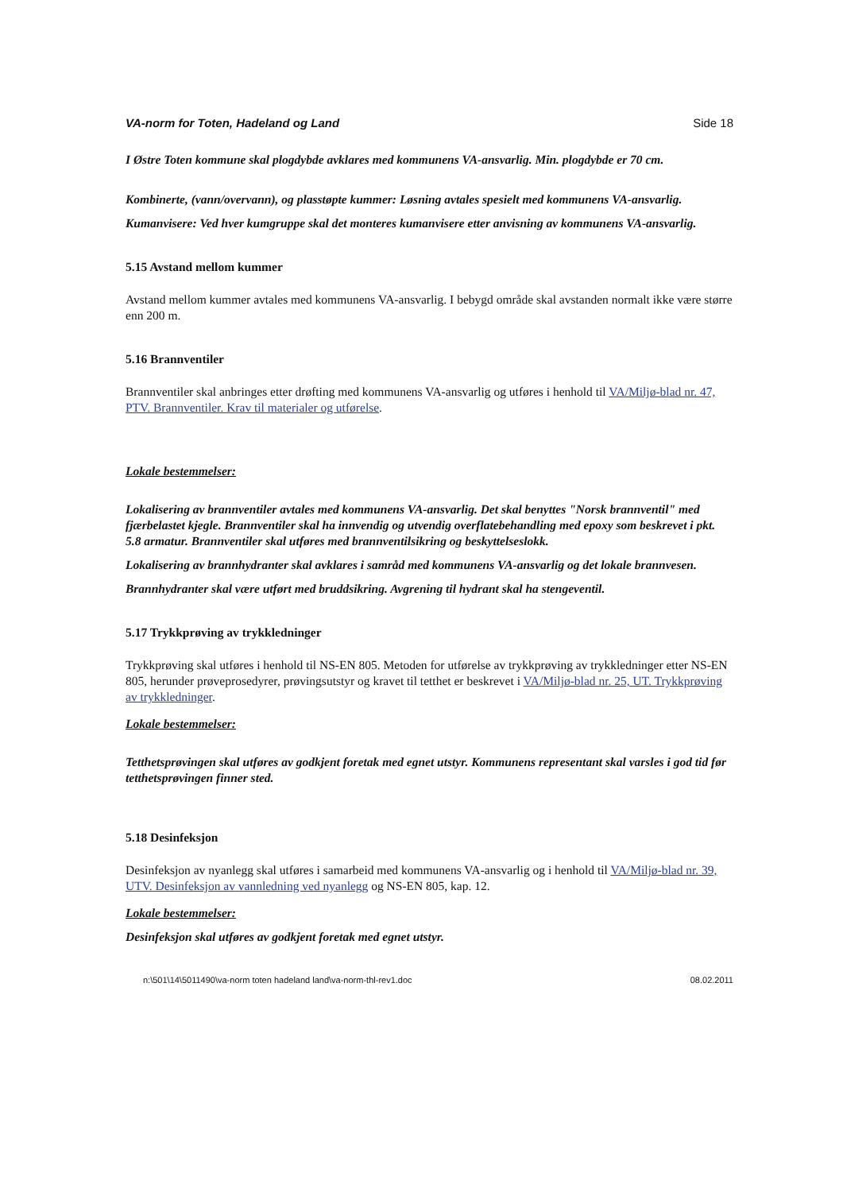VA-norm for Toten, Hadeland og Land Side 18
I Østre Toten kommune skal plogdybde avklares med kommunens VA-ansvarlig. Min. plogdybde er 70 cm.
Kombinerte, (vann/overvann), og plasstøpte kummer: Løsning avtales spesielt med kommunens VA-ansvarlig.
Kumanvisere: Ved hver kumgruppe skal det monteres kumanvisere etter anvisning av kommunens VA-ansvarlig.
5.15 Avstand mellom kummer
Avstand mellom kummer avtales med kommunens VA-ansvarlig. I bebygd område skal avstanden normalt ikke være større enn 200 m.
5.16 Brannventiler
Brannventiler skal anbringes etter drøfting med kommunens VA-ansvarlig og utføres i henhold til VA/Miljø-blad nr. 47, PTV. Brannventiler. Krav til materialer og utførelse.
Lokale bestemmelser:
Lokalisering av brannventiler avtales med kommunens VA-ansvarlig. Det skal benyttes "Norsk brannventil" med fjærbelastet kjegle. Brannventiler skal ha innvendig og utvendig overflatebehandling med epoxy som beskrevet i pkt. 5.8 armatur. Brannventiler skal utføres med brannventilsikring og beskyttelseslokk.
Lokalisering av brannhydranter skal avklares i samråd med kommunens VA-ansvarlig og det lokale brannvesen.
Brannhydranter skal være utført med bruddsikring. Avgrening til hydrant skal ha stengeventil.
5.17 Trykkprøving av trykkledninger
Trykkprøving skal utføres i henhold til NS-EN 805. Metoden for utførelse av trykkprøving av trykkledninger etter NS-EN 805, herunder prøveprosedyrer, prøvingsutstyr og kravet til tetthet er beskrevet i VA/Miljø-blad nr. 25, UT. Trykkprøving av trykkledninger.
Lokale bestemmelser:
Tetthetsprøvingen skal utføres av godkjent foretak med egnet utstyr. Kommunens representant skal varsles i god tid før tetthetsprøvingen finner sted.
5.18 Desinfeksjon
Desinfeksjon av nyanlegg skal utføres i samarbeid med kommunens VA-ansvarlig og i henhold til VA/Miljø-blad nr. 39, UTV. Desinfeksjon av vannledning ved nyanlegg og NS-EN 805, kap. 12.
Lokale bestemmelser:
Desinfeksjon skal utføres av godkjent foretak med egnet utstyr.
n:\501\14\5011490\va-norm toten hadeland land\va-norm-thl-rev1.doc 08.02.2011